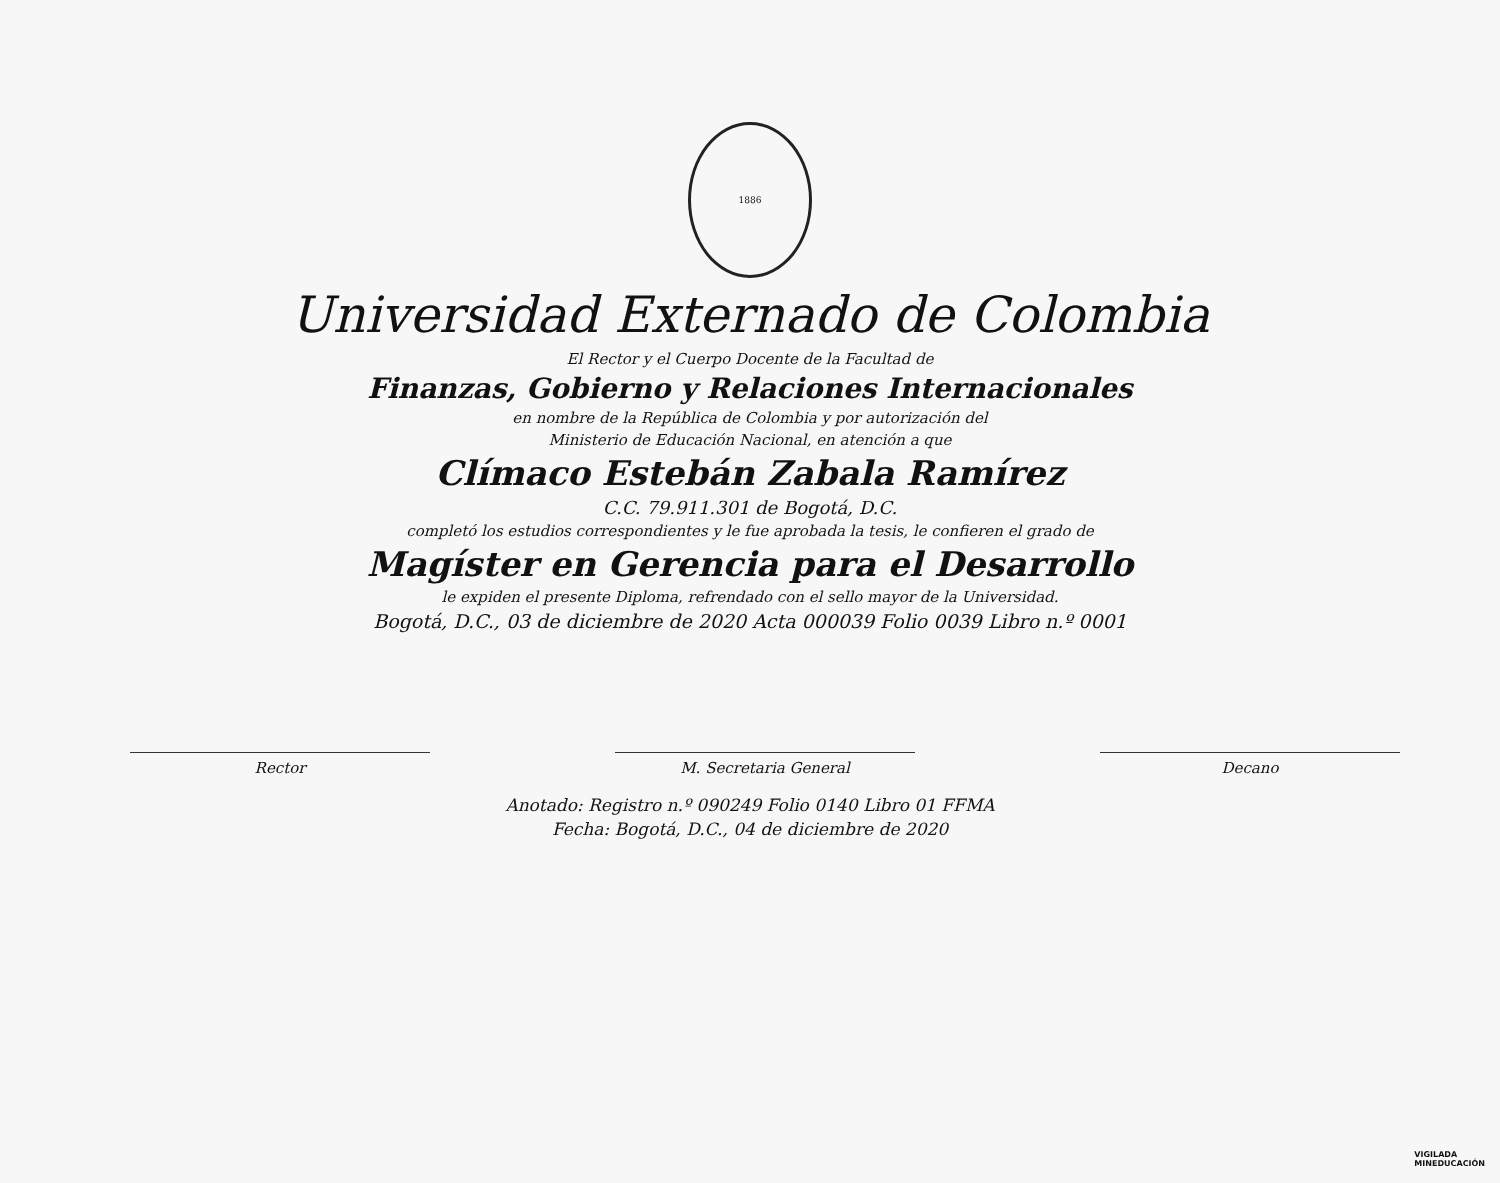1886
Universidad Externado de Colombia
El Rector y el Cuerpo Docente de la Facultad de
Finanzas, Gobierno y Relaciones Internacionales
en nombre de la República de Colombia y por autorización del
Ministerio de Educación Nacional, en atención a que
Clímaco Estebán Zabala Ramírez
C.C. 79.911.301 de Bogotá, D.C.
completó los estudios correspondientes y le fue aprobada la tesis, le confieren el grado de
Magíster en Gerencia para el Desarrollo
le expiden el presente Diploma, refrendado con el sello mayor de la Universidad.
Bogotá, D.C., 03 de diciembre de 2020 Acta 000039 Folio 0039 Libro n.º 0001
Rector M. Secretaria General Decano
Anotado: Registro n.º 090249 Folio 0140 Libro 01 FFMA
Fecha: Bogotá, D.C., 04 de diciembre de 2020
VIGILADA
MINEDUCACIÓN